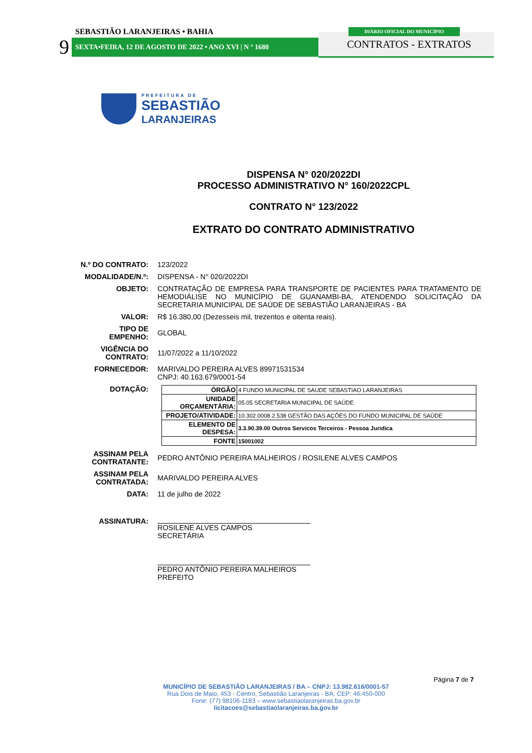SEBASTIÃO LARANJEIRAS • BAHIA
9 SEXTA•FEIRA, 12 DE AGOSTO DE 2022 • ANO XVI | N º 1680
DIÁRIO OFICIAL DO MUNICÍPIO
CONTRATOS - EXTRATOS
PREFEITURA DE
SEBASTIÃO
LARANJEIRAS
DISPENSA N° 020/2022DI
PROCESSO ADMINISTRATIVO N° 160/2022CPL
CONTRATO N° 123/2022
EXTRATO DO CONTRATO ADMINISTRATIVO
N.º DO CONTRATO:
123/2022
MODALIDADE/N.º:
DISPENSA - N° 020/2022DI
OBJETO:
CONTRATAÇÃO DE EMPRESA PARA TRANSPORTE DE PACIENTES PARA TRATAMENTO DE HEMODIÁLISE NO MUNICÍPIO DE GUANAMBI-BA, ATENDENDO SOLICITAÇÃO DA SECRETARIA MUNICIPAL DE SAÚDE DE SEBASTIÃO LARANJEIRAS - BA
VALOR:
R$ 16.380,00 (Dezesseis mil, trezentos e oitenta reais).
TIPO DE
EMPENHO:
GLOBAL
VIGÊNCIA DO
CONTRATO:
11/07/2022 a 11/10/2022
FORNECEDOR:
MARIVALDO PEREIRA ALVES 89971531534
CNPJ: 40.163.679/0001-54
DOTAÇÃO:
| ÓRGÃO | 4 FUNDO MUNICIPAL DE SAUDE SEBASTIAO LARANJEIRAS |
| UNIDADE ORÇAMENTÁRIA: | 05.05 SECRETARIA MUNICIPAL DE SAÚDE |
| PROJETO/ATIVIDADE: | 10.302.0008.2.538 GESTÃO DAS AÇÕES DO FUNDO MUNICIPAL DE SAÚDE |
| ELEMENTO DE DESPESA: | 3.3.90.39.00 Outros Servicos Terceiros - Pessoa Juridica |
| FONTE | 15001002 |
ASSINAM PELA
CONTRATANTE:
PEDRO ANTÔNIO PEREIRA MALHEIROS / ROSILENE ALVES CAMPOS
ASSINAM PELA
CONTRATADA:
MARIVALDO PEREIRA ALVES
DATA:
11 de julho de 2022
ASSINATURA:
ROSILENE ALVES CAMPOS
SECRETÁRIA
PEDRO ANTÔNIO PEREIRA MALHEIROS
PREFEITO
Página 7 de 7
MUNICÍPIO DE SEBASTIÃO LARANJEIRAS / BA – CNPJ: 13.982.616/0001-57
Rua Dois de Maio, 453 - Centro, Sebastião Laranjeiras - BA, CEP: 46.450-000
Fone: (77) 98106-1183 – www.sebastiaolaranjeiras.ba.gov.br
licitacoes@sebastiaolaranjeiras.ba.gov.br